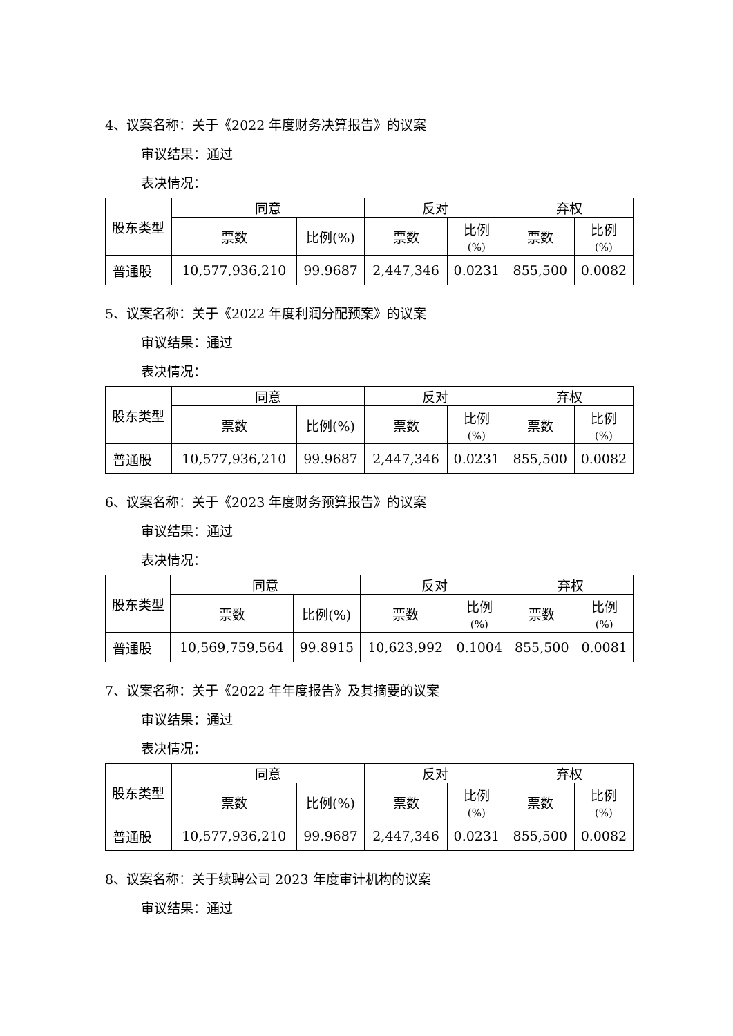4、议案名称：关于《2022 年度财务决算报告》的议案
审议结果：通过
表决情况：
| 股东类型 | 同意 | | 反对 | | 弃权 | |
| --- | --- | --- | --- | --- | --- | --- |
| | 票数 | 比例(%) | 票数 | 比例 (%) | 票数 | 比例 (%) |
| 普通股 | 10,577,936,210 | 99.9687 | 2,447,346 | 0.0231 | 855,500 | 0.0082 |
5、议案名称：关于《2022 年度利润分配预案》的议案
审议结果：通过
表决情况：
| 股东类型 | 同意 | | 反对 | | 弃权 | |
| --- | --- | --- | --- | --- | --- | --- |
| | 票数 | 比例(%) | 票数 | 比例 (%) | 票数 | 比例 (%) |
| 普通股 | 10,577,936,210 | 99.9687 | 2,447,346 | 0.0231 | 855,500 | 0.0082 |
6、议案名称：关于《2023 年度财务预算报告》的议案
审议结果：通过
表决情况：
| 股东类型 | 同意 | | 反对 | | 弃权 | |
| --- | --- | --- | --- | --- | --- | --- |
| | 票数 | 比例(%) | 票数 | 比例 (%) | 票数 | 比例 (%) |
| 普通股 | 10,569,759,564 | 99.8915 | 10,623,992 | 0.1004 | 855,500 | 0.0081 |
7、议案名称：关于《2022 年年度报告》及其摘要的议案
审议结果：通过
表决情况：
| 股东类型 | 同意 | | 反对 | | 弃权 | |
| --- | --- | --- | --- | --- | --- | --- |
| | 票数 | 比例(%) | 票数 | 比例 (%) | 票数 | 比例 (%) |
| 普通股 | 10,577,936,210 | 99.9687 | 2,447,346 | 0.0231 | 855,500 | 0.0082 |
8、议案名称：关于续聘公司 2023 年度审计机构的议案
审议结果：通过